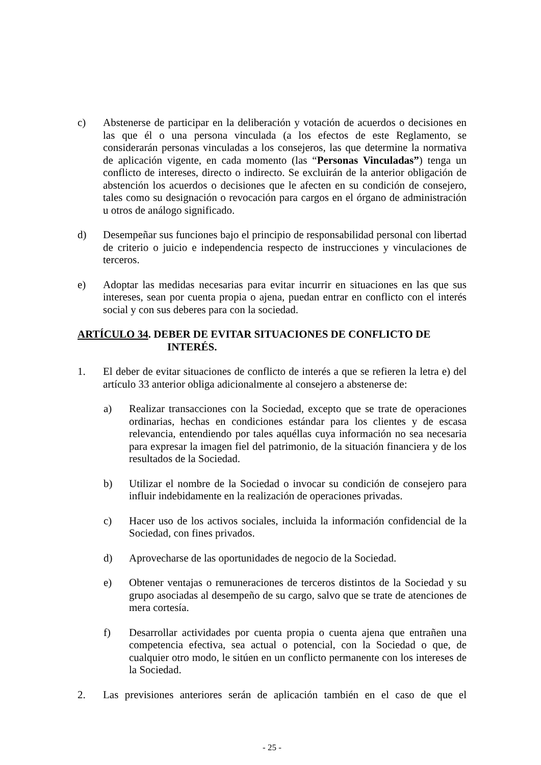c) Abstenerse de participar en la deliberación y votación de acuerdos o decisiones en las que él o una persona vinculada (a los efectos de este Reglamento, se considerarán personas vinculadas a los consejeros, las que determine la normativa de aplicación vigente, en cada momento (las “Personas Vinculadas”) tenga un conflicto de intereses, directo o indirecto. Se excluirán de la anterior obligación de abstención los acuerdos o decisiones que le afecten en su condición de consejero, tales como su designación o revocación para cargos en el órgano de administración u otros de análogo significado.
d) Desempeñar sus funciones bajo el principio de responsabilidad personal con libertad de criterio o juicio e independencia respecto de instrucciones y vinculaciones de terceros.
e) Adoptar las medidas necesarias para evitar incurrir en situaciones en las que sus intereses, sean por cuenta propia o ajena, puedan entrar en conflicto con el interés social y con sus deberes para con la sociedad.
ARTÍCULO 34. DEBER DE EVITAR SITUACIONES DE CONFLICTO DE
INTERÉS.
1. El deber de evitar situaciones de conflicto de interés a que se refieren la letra e) del artículo 33 anterior obliga adicionalmente al consejero a abstenerse de:
a) Realizar transacciones con la Sociedad, excepto que se trate de operaciones ordinarias, hechas en condiciones estándar para los clientes y de escasa relevancia, entendiendo por tales aquéllas cuya información no sea necesaria para expresar la imagen fiel del patrimonio, de la situación financiera y de los resultados de la Sociedad.
b) Utilizar el nombre de la Sociedad o invocar su condición de consejero para influir indebidamente en la realización de operaciones privadas.
c) Hacer uso de los activos sociales, incluida la información confidencial de la Sociedad, con fines privados.
d) Aprovecharse de las oportunidades de negocio de la Sociedad.
e) Obtener ventajas o remuneraciones de terceros distintos de la Sociedad y su grupo asociadas al desempeño de su cargo, salvo que se trate de atenciones de mera cortesía.
f) Desarrollar actividades por cuenta propia o cuenta ajena que entrañen una competencia efectiva, sea actual o potencial, con la Sociedad o que, de cualquier otro modo, le sitúen en un conflicto permanente con los intereses de la Sociedad.
2. Las previsiones anteriores serán de aplicación también en el caso de que el
- 25 -